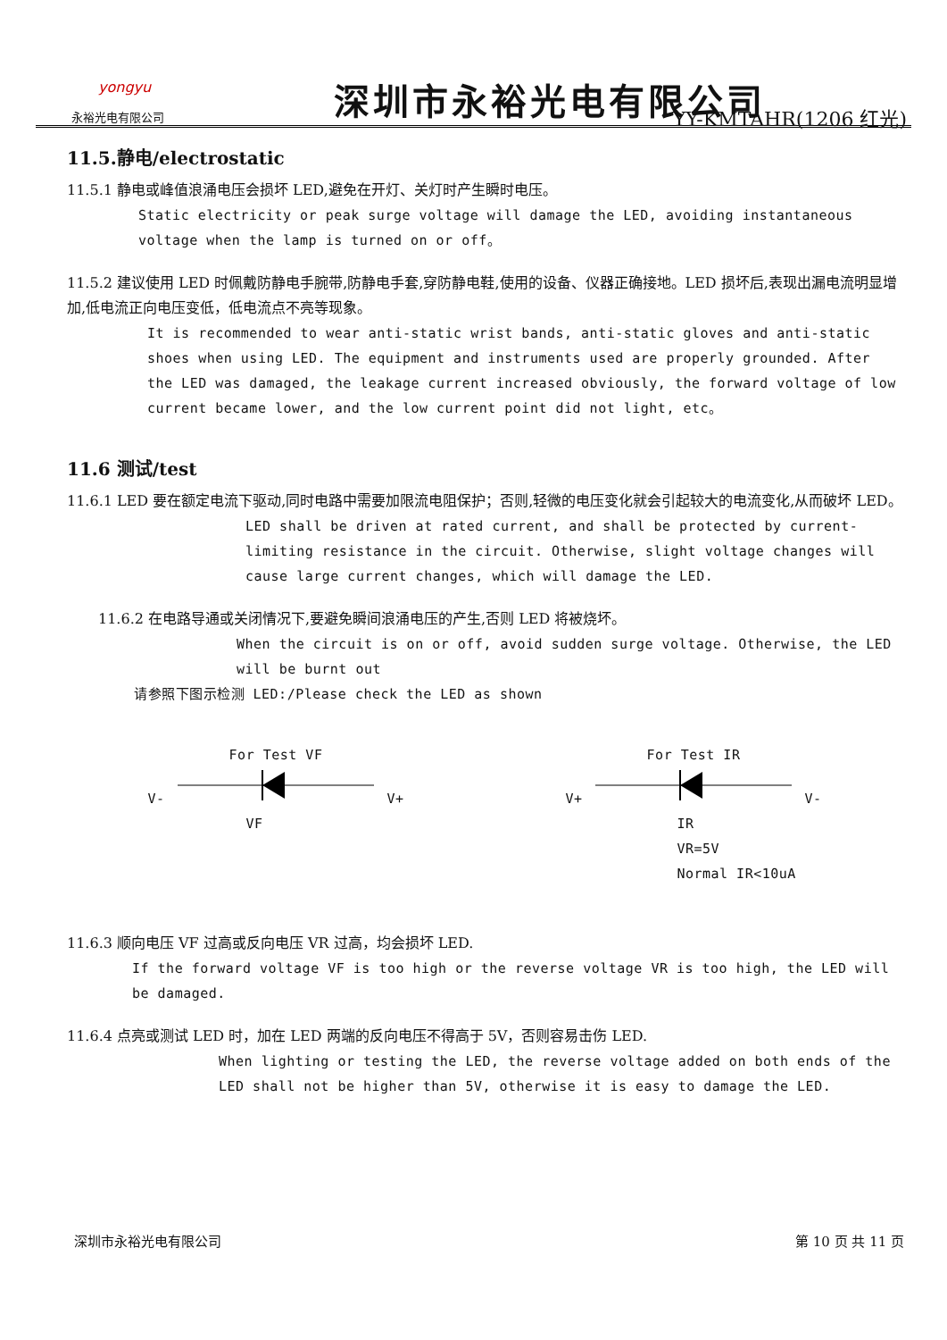yongyu
永裕光电有限公司
深圳市永裕光电有限公司
YY-KMTAHR(1206 红光)
11.5.静电/electrostatic
11.5.1 静电或峰值浪涌电压会损坏 LED,避免在开灯、关灯时产生瞬时电压。
Static electricity or peak surge voltage will damage the LED, avoiding instantaneous voltage when the lamp is turned on or off。
11.5.2 建议使用 LED 时佩戴防静电手腕带,防静电手套,穿防静电鞋,使用的设备、仪器正确接地。LED 损坏后,表现出漏电流明显增加,低电流正向电压变低，低电流点不亮等现象。
It is recommended to wear anti-static wrist bands, anti-static gloves and anti-static shoes when using LED. The equipment and instruments used are properly grounded. After the LED was damaged, the leakage current increased obviously, the forward voltage of low current became lower, and the low current point did not light, etc。
11.6 测试/test
11.6.1 LED 要在额定电流下驱动,同时电路中需要加限流电阻保护；否则,轻微的电压变化就会引起较大的电流变化,从而破坏 LED。
LED shall be driven at rated current, and shall be protected by current-limiting resistance in the circuit. Otherwise, slight voltage changes will cause large current changes, which will damage the LED.
11.6.2 在电路导通或关闭情况下,要避免瞬间浪涌电压的产生,否则 LED 将被烧坏。
When the circuit is on or off, avoid sudden surge voltage. Otherwise, the LED will be burnt out
请参照下图示检测 LED:/Please check the LED as shown
For Test VF
V- V+
VF
For Test IR
V+ V-
IR
VR=5V
Normal IR<10uA
11.6.3 顺向电压 VF 过高或反向电压 VR 过高，均会损坏 LED.
If the forward voltage VF is too high or the reverse voltage VR is too high, the LED will be damaged.
11.6.4 点亮或测试 LED 时，加在 LED 两端的反向电压不得高于 5V，否则容易击伤 LED.
When lighting or testing the LED, the reverse voltage added on both ends of the LED shall not be higher than 5V, otherwise it is easy to damage the LED.
深圳市永裕光电有限公司 第 10 页 共 11 页